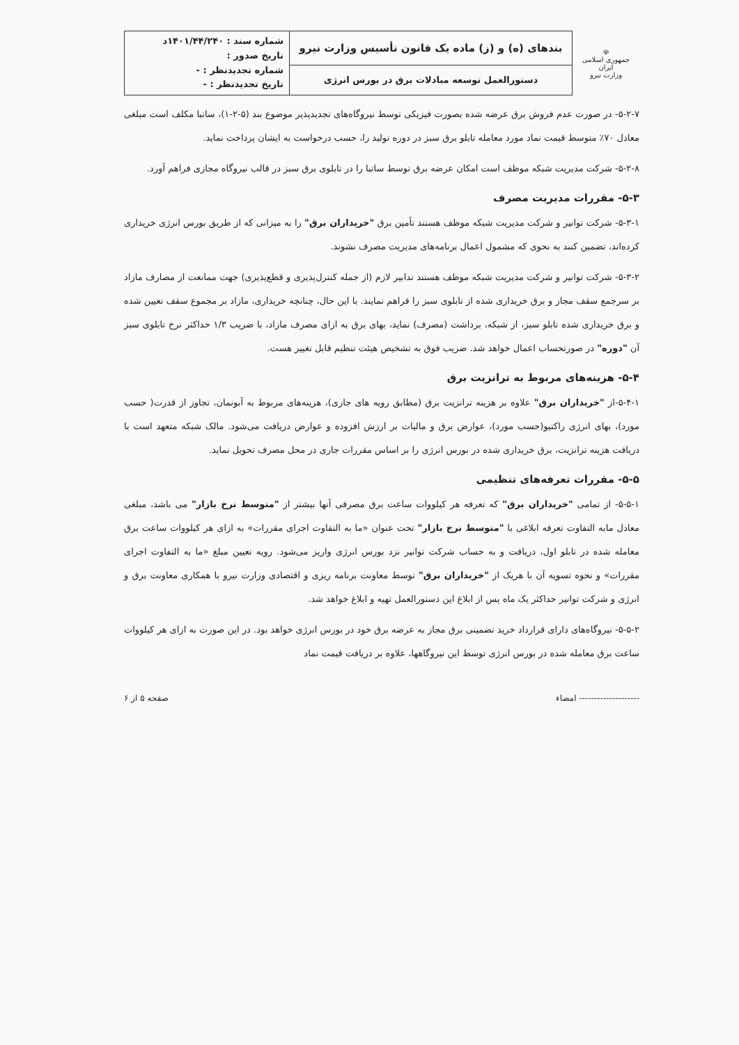| ☫ جمهوری اسلامی ایران وزارت نیرو | بندهای (ه) و (ز) ماده یک قانون تأسیس وزارت نیرو | شماره سند : ۱۴۰۱/۴۴/۲۴۰د تاریخ صدور : شماره تجدیدنظر : - تاریخ تجدیدنظر : - |
| | دستورالعمل توسعه مبادلات برق در بورس انرژی | |
۵-۲-۷- در صورت عدم فروش برق عرضه شده بصورت فیزیکی توسط نیروگاه‌های تجدیدپذیر موضوع بند (۵-۲-۱)، ساتبا مکلف است مبلغی معادل ۷۰٪ متوسط قیمت نماد مورد معامله تابلو برق سبز در دوره تولید را، حسب درخواست به ایشان پرداخت نماید.
۵-۲-۸- شرکت مدیریت شبکه موظف است امکان عرضه برق توسط ساتبا را در تابلوی برق سبز در قالب نیروگاه مجازی فراهم آورد.
۵-۳- مقررات مدیریت مصرف
۵-۳-۱- شرکت توانیر و شرکت مدیریت شبکه موظف هستند تأمین برق "خریداران برق" را به میزانی که از طریق بورس انرژی خریداری کرده‌اند، تضمین کنند به نحوی که مشمول اعمال برنامه‌های مدیریت مصرف نشوند.
۵-۳-۲- شرکت توانیر و شرکت مدیریت شبکه موظف هستند تدابیر لازم (از جمله کنترل‌پذیری و قطع‌پذیری) جهت ممانعت از مصارف مازاد بر سرجمع سقف مجاز و برق خریداری شده از تابلوی سبز را فراهم نمایند. با این حال، چنانچه خریداری، مازاد بر مجموع سقف تعیین شده و برق خریداری شده تابلو سبز، از شبکه، برداشت (مصرف) نماید، بهای برق به ازای مصرف مازاد، با ضریب ۱/۳ حداکثر نرخ تابلوی سبز آن "دوره" در صورتحساب اعمال خواهد شد. ضریب فوق به تشخیص هیئت تنظیم قابل تغییر هست.
۵-۴- هزینه‌های مربوط به ترانزیت برق
۵-۴-۱-از "خریداران برق" علاوه بر هزینه ترانزیت برق (مطابق رویه های جاری)، هزینه‌های مربوط به آبونمان، تجاوز از قدرت( حسب مورد)، بهای انرژی راکتیو(حسب مورد)، عوارض برق و مالیات بر ارزش افزوده و عوارض دریافت می‌شود. مالک شبکه متعهد است با دریافت هزینه ترانزیت، برق خریداری شده در بورس انرژی را بر اساس مقررات جاری در محل مصرف تحویل نماید.
۵-۵- مقررات تعرفه‌های تنظیمی
۵-۵-۱- از تمامی "خریداران برق" که تعرفه هر کیلووات ساعت برق مصرفی آنها بیشتر از "متوسط نرخ بازار" می باشد، مبلغی معادل مابه التفاوت تعرفه ابلاغی با "متوسط نرخ بازار" تحت عنوان «ما به التفاوت اجرای مقررات» به ازای هر کیلووات ساعت برق معامله شده در تابلو اول، دریافت و به حساب شرکت توانیر نزد بورس انرژی واریز می‌شود. رویه تعیین مبلغ «ما به التفاوت اجرای مقررات» و نحوه تسویه آن با هریک از "خریداران برق" توسط معاونت برنامه ریزی و اقتصادی وزارت نیرو با همکاری معاونت برق و انرژی و شرکت توانیر حداکثر یک ماه پس از ابلاغ این دستورالعمل تهیه و ابلاغ خواهد شد.
۵-۵-۲- نیروگاه‌های دارای قرارداد خرید تضمینی برق مجاز به عرضه برق خود در بورس انرژی خواهد بود. در این صورت به ازای هر کیلووات ساعت برق معامله شده در بورس انرژی توسط این نیروگاهها، علاوه بر دریافت قیمت نماد
-------------------- امضاء صفحه ۵ از ۶